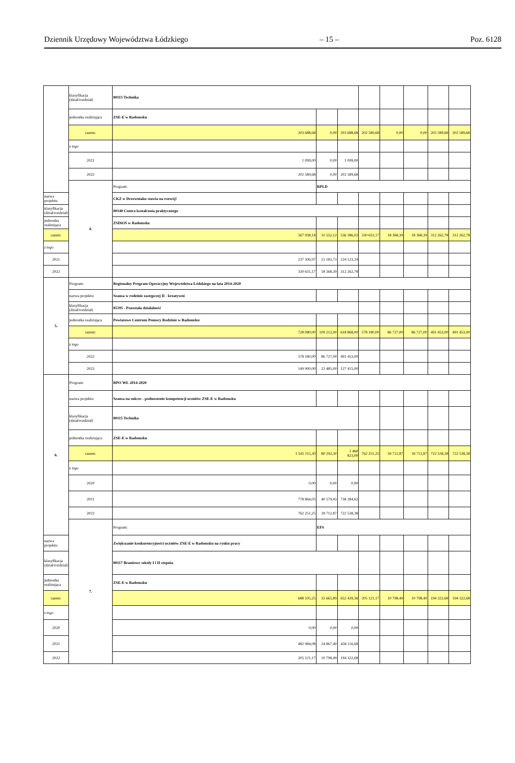Dziennik Urzędowy Województwa Łódzkiego – 15 – Poz. 6128
| | klasyfikacja (dział/rozdział) | 80115 Technika | | | | | | | |
| | jednostka realizująca | ZSE-E w Radomsku | | | | | | | |
| | razem: | 203 688,68 | 0,00 | 203 688,68 | 202 589,68 | 0,00 | 0,00 | 202 589,68 | 202 589,68 |
| | z tego | | | | | | | | |
| | 2021 | 1 099,00 | 0,00 | 1 099,00 | | | | | |
| | 2022 | 202 589,68 | 0,00 | 202 589,68 | | | | | |
| | 4. | Program: | RPLD | | | | | | |
| nazwa projektu: | | CKZ w Drzewniaku stawia na rozwój! | | | | | | | |
| klasyfikacja (dział/rozdział) | | 80140 Centra kształcenia praktycznego | | | | | | | |
| jednostka realizująca | | ZSDiOŚ w Radomsku | | | | | | | |
| razem: | | 567 938,14 | 31 552,12 | 536 386,02 | 330 631,17 | 18 368,39 | 18 368,39 | 312 262,78 | 312 262,78 |
| z tego | | | | | | | | | |
| 2021 | | 237 306,97 | 13 183,73 | 224 123,24 | | | | | |
| 2022 | | 330 631,17 | 18 368,39 | 312 262,78 | | | | | |
| 5. | Program: | Regionalny Program Operacyjny Województwa Łódzkiego na lata 2014-2020 | | | | | | | |
| | nazwa projektu: | Szansa w rodzinie zastępczej II - kreatywni | | | | | | | |
| | klasyfikacja (dział/rozdział) | 85395 - Pozostała działalność | | | | | | | |
| | jednostka realizująca | Powiatowe Centrum Pomocy Rodzinie w Radomsku | | | | | | | |
| | razem: | 728 080,00 | 109 212,00 | 618 868,00 | 578 180,00 | 86 727,00 | 86 727,00 | 491 453,00 | 491 453,00 |
| | z tego | | | | | | | | |
| | 2022 | 578 180,00 | 86 727,00 | 491 453,00 | | | | | |
| | 2023 | 149 900,00 | 22 485,00 | 127 415,00 | | | | | |
| 6. | Program: | RPO WŁ 2014-2020 | | | | | | | |
| | nazwa projektu: | Szansa na sukces - podnoszenie kompetencji uczniów ZSE-E w Radomsku | | | | | | | |
| | klasyfikacja (dział/rozdział) | 80115 Technika | | | | | | | |
| | jednostka realizująca | ZSE-E w Radomsku | | | | | | | |
| | razem: | 1 541 115,30 | 80 292,30 | 1 460 823,00 | 762 251,25 | 39 712,87 | 39 712,87 | 722 538,38 | 722 538,38 |
| | z tego | | | | | | | | |
| | 2020 | 0,00 | 0,00 | 0,00 | | | | | |
| | 2021 | 778 864,05 | 40 579,43 | 738 284,62 | | | | | |
| | 2022 | 762 251,25 | 39 712,87 | 722 538,38 | | | | | |
| | 7. | Program: | EFS | | | | | | |
| nazwa projektu: | | Zwiększanie konkurencyjności uczniów ZSE-E w Radomsku na rynku pracy | | | | | | | |
| klasyfikacja (dział/rozdział) | | 80117 Branżowe szkoły I i II stopnia | | | | | | | |
| jednostka realizująca | | ZSE-E w Radomsku | | | | | | | |
| razem: | | 688 105,25 | 35 665,89 | 652 439,36 | 205 121,17 | 10 798,49 | 10 798,49 | 194 322,68 | 194 322,68 |
| z tego | | | | | | | | | |
| 2020 | | 0,00 | 0,00 | 0,00 | | | | | |
| 2021 | | 482 984,08 | 24 867,40 | 458 116,68 | | | | | |
| 2022 | | 205 121,17 | 10 798,49 | 194 322,68 | | | | | |